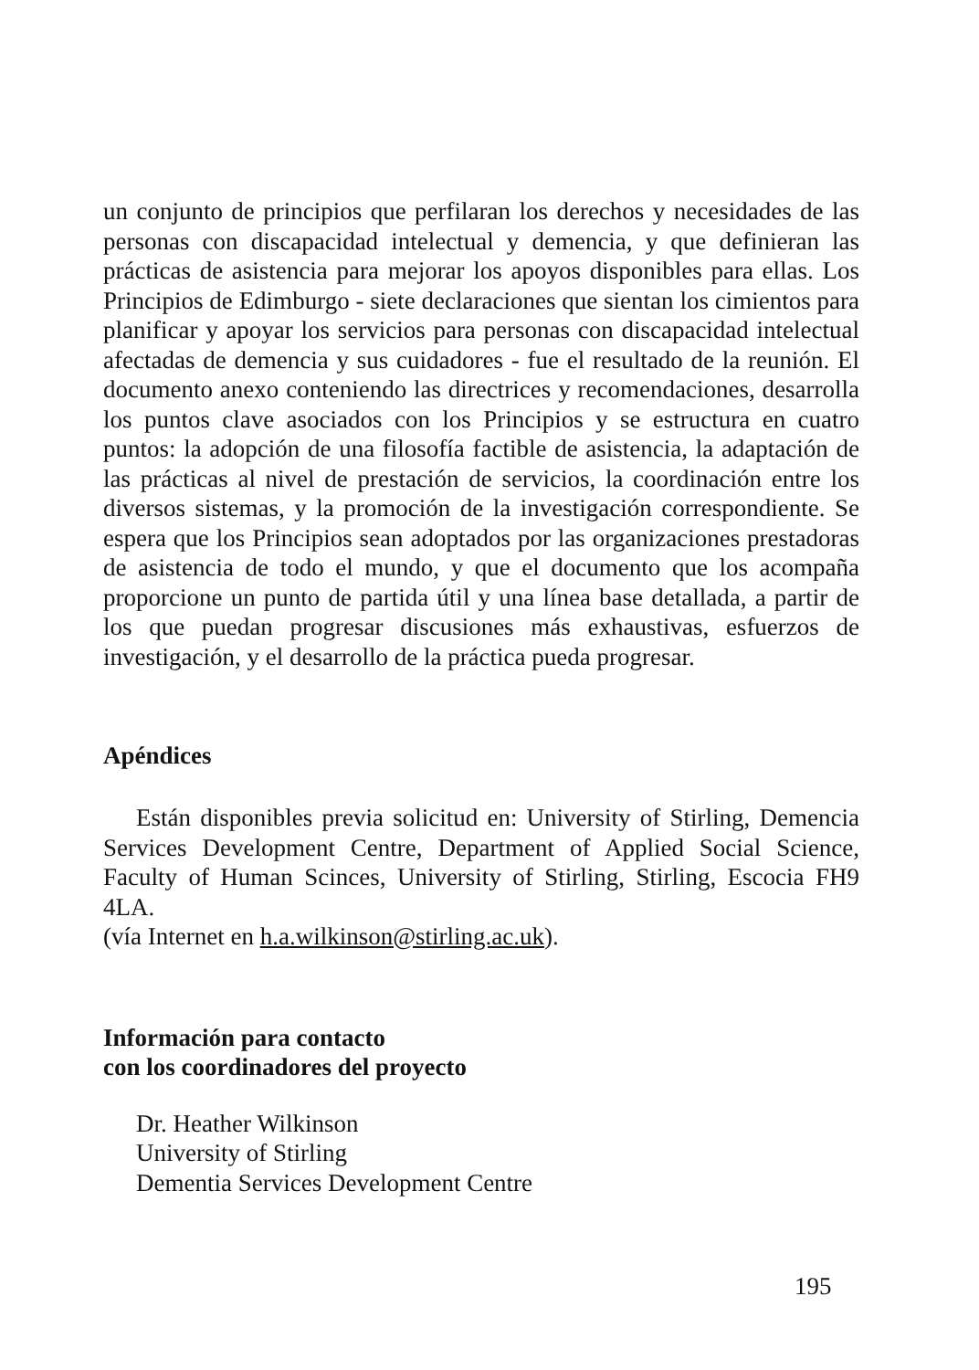un conjunto de principios que perfilaran los derechos y necesidades de las personas con discapacidad intelectual y demencia, y que definieran las prácticas de asistencia para mejorar los apoyos disponibles para ellas. Los Principios de Edimburgo - siete declaraciones que sientan los cimientos para planificar y apoyar los servicios para personas con discapacidad intelectual afectadas de demencia y sus cuidadores - fue el resultado de la reunión. El documento anexo conteniendo las directrices y recomendaciones, desarrolla los puntos clave asociados con los Principios y se estructura en cuatro puntos: la adopción de una filosofía factible de asistencia, la adaptación de las prácticas al nivel de prestación de servicios, la coordinación entre los diversos sistemas, y la promoción de la investigación correspondiente. Se espera que los Principios sean adoptados por las organizaciones prestadoras de asistencia de todo el mundo, y que el documento que los acompaña proporcione un punto de partida útil y una línea base detallada, a partir de los que puedan progresar discusiones más exhaustivas, esfuerzos de investigación, y el desarrollo de la práctica pueda progresar.
Apéndices
Están disponibles previa solicitud en: University of Stirling, Demencia Services Development Centre, Department of Applied Social Science, Faculty of Human Scinces, University of Stirling, Stirling, Escocia FH9 4LA.
(vía Internet en h.a.wilkinson@stirling.ac.uk).
Información para contacto
con los coordinadores del proyecto
Dr. Heather Wilkinson
University of Stirling
Dementia Services Development Centre
195